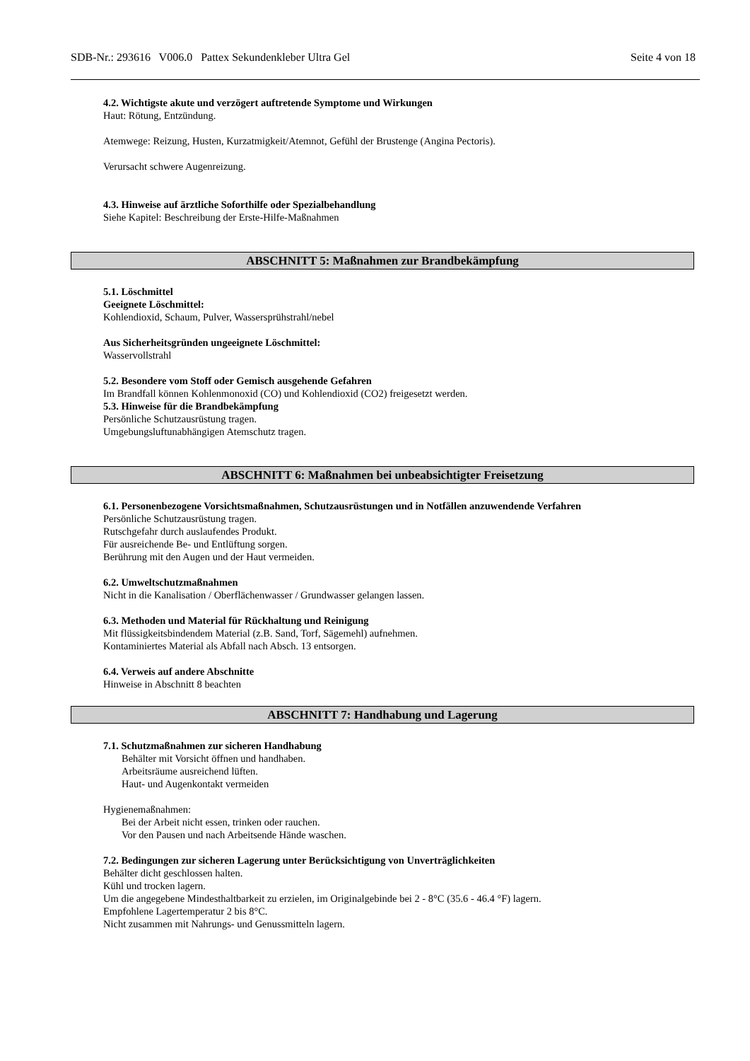SDB-Nr.: 293616 V006.0 Pattex Sekundenkleber Ultra Gel Seite 4 von 18
4.2. Wichtigste akute und verzögert auftretende Symptome und Wirkungen
Haut: Rötung, Entzündung.
Atemwege: Reizung, Husten, Kurzatmigkeit/Atemnot, Gefühl der Brustenge (Angina Pectoris).
Verursacht schwere Augenreizung.
4.3. Hinweise auf ärztliche Soforthilfe oder Spezialbehandlung
Siehe Kapitel: Beschreibung der Erste-Hilfe-Maßnahmen
ABSCHNITT 5: Maßnahmen zur Brandbekämpfung
5.1. Löschmittel
Geeignete Löschmittel:
Kohlendioxid, Schaum, Pulver, Wassersprühstrahl/nebel
Aus Sicherheitsgründen ungeeignete Löschmittel:
Wasservollstrahl
5.2. Besondere vom Stoff oder Gemisch ausgehende Gefahren
Im Brandfall können Kohlenmonoxid (CO) und Kohlendioxid (CO2) freigesetzt werden.
5.3. Hinweise für die Brandbekämpfung
Persönliche Schutzausrüstung tragen.
Umgebungsluftunabhängigen Atemschutz tragen.
ABSCHNITT 6: Maßnahmen bei unbeabsichtigter Freisetzung
6.1. Personenbezogene Vorsichtsmaßnahmen, Schutzausrüstungen und in Notfällen anzuwendende Verfahren
Persönliche Schutzausrüstung tragen.
Rutschgefahr durch auslaufendes Produkt.
Für ausreichende Be- und Entlüftung sorgen.
Berührung mit den Augen und der Haut vermeiden.
6.2. Umweltschutzmaßnahmen
Nicht in die Kanalisation / Oberflächenwasser / Grundwasser gelangen lassen.
6.3. Methoden und Material für Rückhaltung und Reinigung
Mit flüssigkeitsbindendem Material (z.B. Sand, Torf, Sägemehl) aufnehmen.
Kontaminiertes Material als Abfall nach Absch. 13 entsorgen.
6.4. Verweis auf andere Abschnitte
Hinweise in Abschnitt 8 beachten
ABSCHNITT 7: Handhabung und Lagerung
7.1. Schutzmaßnahmen zur sicheren Handhabung
Behälter mit Vorsicht öffnen und handhaben.
Arbeitsräume ausreichend lüften.
Haut- und Augenkontakt vermeiden
Hygienemaßnahmen:
Bei der Arbeit nicht essen, trinken oder rauchen.
Vor den Pausen und nach Arbeitsende Hände waschen.
7.2. Bedingungen zur sicheren Lagerung unter Berücksichtigung von Unverträglichkeiten
Behälter dicht geschlossen halten.
Kühl und trocken lagern.
Um die angegebene Mindesthaltbarkeit zu erzielen, im Originalgebinde bei 2 - 8°C (35.6 - 46.4 °F) lagern.
Empfohlene Lagertemperatur 2 bis 8°C.
Nicht zusammen mit Nahrungs- und Genussmitteln lagern.